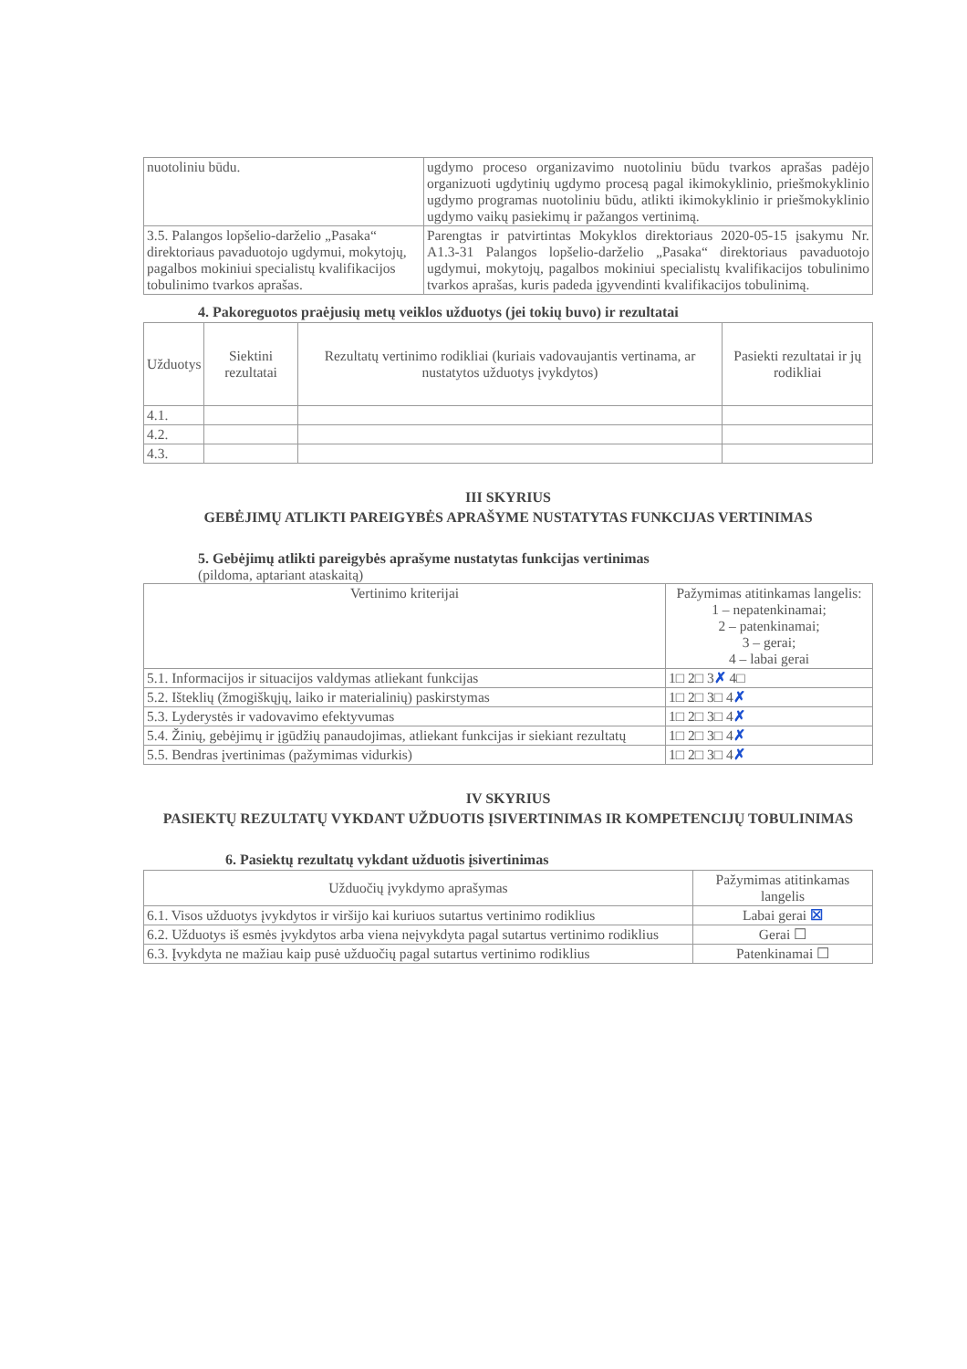| nuotoliniu būdu. | ugdymo proceso organizavimo nuotoliniu būdu tvarkos aprašas padėjo organizuoti ugdytinių ugdymo procesą pagal ikimokyklinio, priešmokyklinio ugdymo programas nuotoliniu būdu, atlikti ikimokyklinio ir priešmokyklinio ugdymo vaikų pasiekimų ir pažangos vertinimą. |
| 3.5. Palangos lopšelio-darželio „Pasaka“ direktoriaus pavaduotojo ugdymui, mokytojų, pagalbos mokiniui specialistų kvalifikacijos tobulinimo tvarkos aprašas. | Parengtas ir patvirtintas Mokyklos direktoriaus 2020-05-15 įsakymu Nr. A1.3-31 Palangos lopšelio-darželio „Pasaka“ direktoriaus pavaduotojo ugdymui, mokytojų, pagalbos mokiniui specialistų kvalifikacijos tobulinimo tvarkos aprašas, kuris padeda įgyvendinti kvalifikacijos tobulinimą. |
4. Pakoreguotos praėjusių metų veiklos užduotys (jei tokių buvo) ir rezultatai
| Užduotys | Siektini rezultatai | Rezultatų vertinimo rodikliai (kuriais vadovaujantis vertinama, ar nustatytos užduotys įvykdytos) | Pasiekti rezultatai ir jų rodikliai |
| --- | --- | --- | --- |
| 4.1. | | | |
| 4.2. | | | |
| 4.3. | | | |
III SKYRIUS
GEBĖJIMŲ ATLIKTI PAREIGYBĖS APRAŠYME NUSTATYTAS FUNKCIJAS VERTINIMAS
5. Gebėjimų atlikti pareigybės aprašyme nustatytas funkcijas vertinimas
(pildoma, aptariant ataskaitą)
| Vertinimo kriterijai | Pažymimas atitinkamas langelis: 1 – nepatenkinamai; 2 – patenkinamai; 3 – gerai; 4 – labai gerai |
| --- | --- |
| 5.1. Informacijos ir situacijos valdymas atliekant funkcijas | 1□ 2□ 3 ✗ 4□ |
| 5.2. Išteklių (žmogiškųjų, laiko ir materialinių) paskirstymas | 1□ 2□ 3□ 4 ✗ |
| 5.3. Lyderystės ir vadovavimo efektyvumas | 1□ 2□ 3□ 4 ✗ |
| 5.4. Žinių, gebėjimų ir įgūdžių panaudojimas, atliekant funkcijas ir siekiant rezultatų | 1□ 2□ 3□ 4 ✗ |
| 5.5. Bendras įvertinimas (pažymimas vidurkis) | 1□ 2□ 3□ 4 ✗ |
IV SKYRIUS
PASIEKTŲ REZULTATŲ VYKDANT UŽDUOTIS ĮSIVERTINIMAS IR KOMPETENCIJŲ TOBULINIMAS
6. Pasiektų rezultatų vykdant užduotis įsivertinimas
| Užduočių įvykdymo aprašymas | Pažymimas atitinkamas langelis |
| --- | --- |
| 6.1. Visos užduotys įvykdytos ir viršijo kai kuriuos sutartus vertinimo rodiklius | Labai gerai ☒ |
| 6.2. Užduotys iš esmės įvykdytos arba viena neįvykdyta pagal sutartus vertinimo rodiklius | Gerai ☐ |
| 6.3. Įvykdyta ne mažiau kaip pusė užduočių pagal sutartus vertinimo rodiklius | Patenkinamai ☐ |